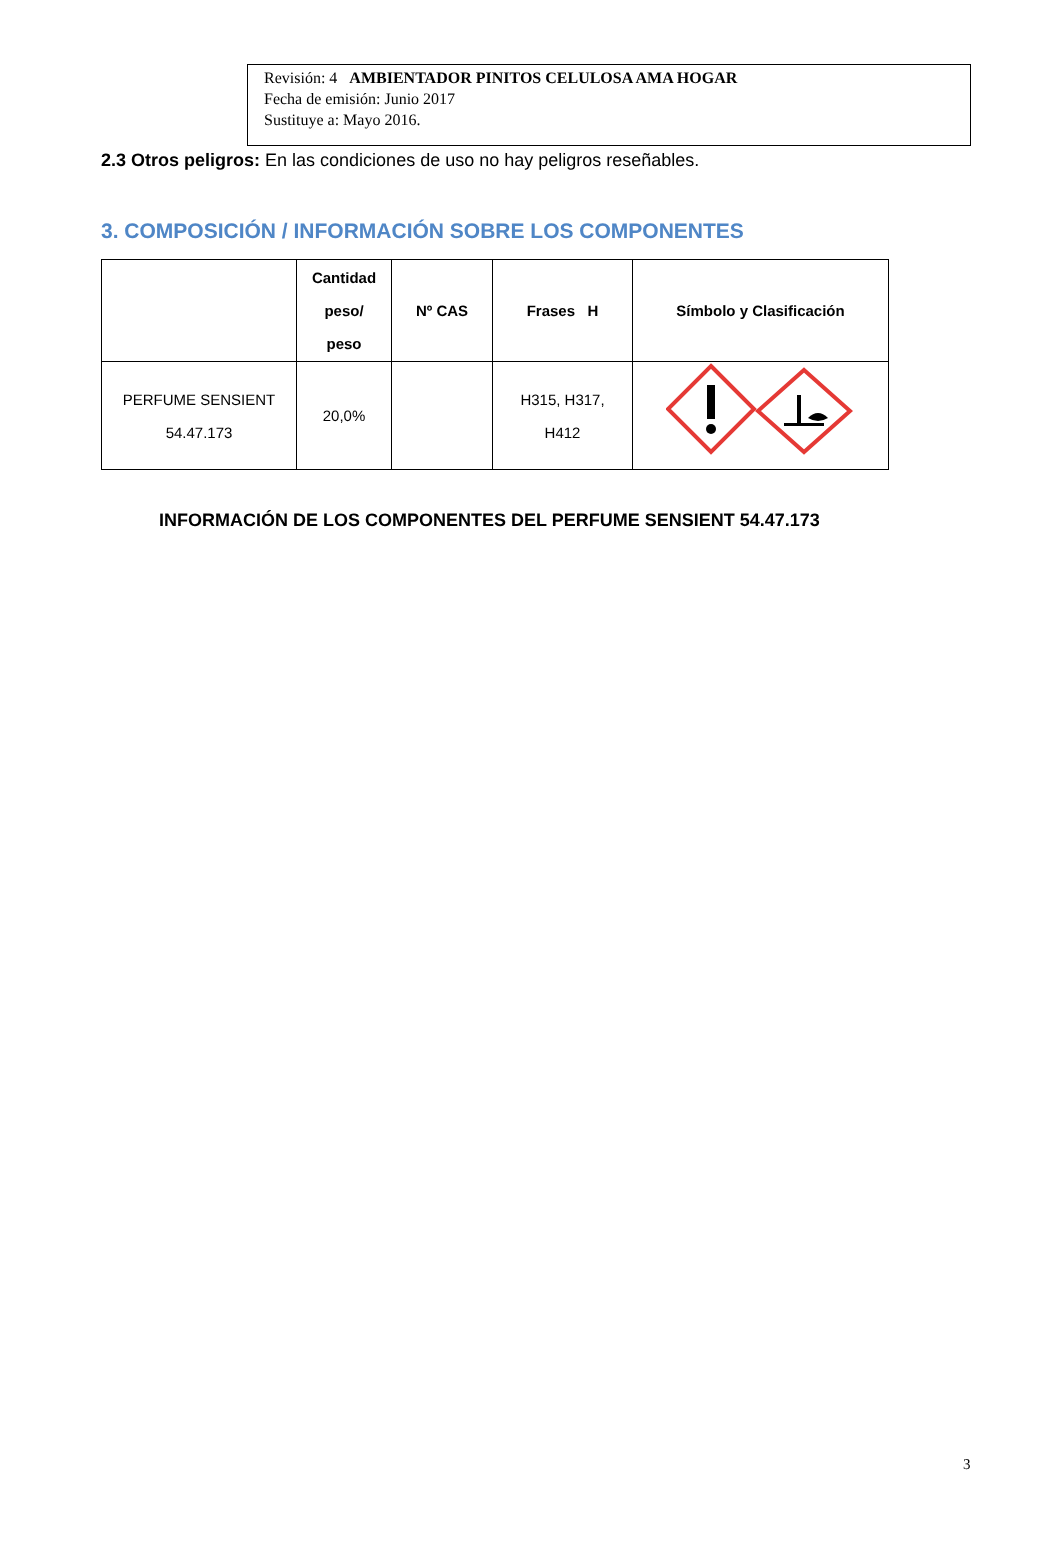Revisión: 4 AMBIENTADOR PINITOS CELULOSA AMA HOGAR
Fecha de emisión: Junio 2017
Sustituye a: Mayo 2016.
2.3 Otros peligros: En las condiciones de uso no hay peligros reseñables.
3. COMPOSICIÓN / INFORMACIÓN SOBRE LOS COMPONENTES
| | Cantidad peso/ peso | Nº CAS | Frases H | Símbolo y Clasificación |
| --- | --- | --- | --- | --- |
| PERFUME SENSIENT 54.47.173 | 20,0% | | H315, H317, H412 | |
INFORMACIÓN DE LOS COMPONENTES DEL PERFUME SENSIENT 54.47.173
3